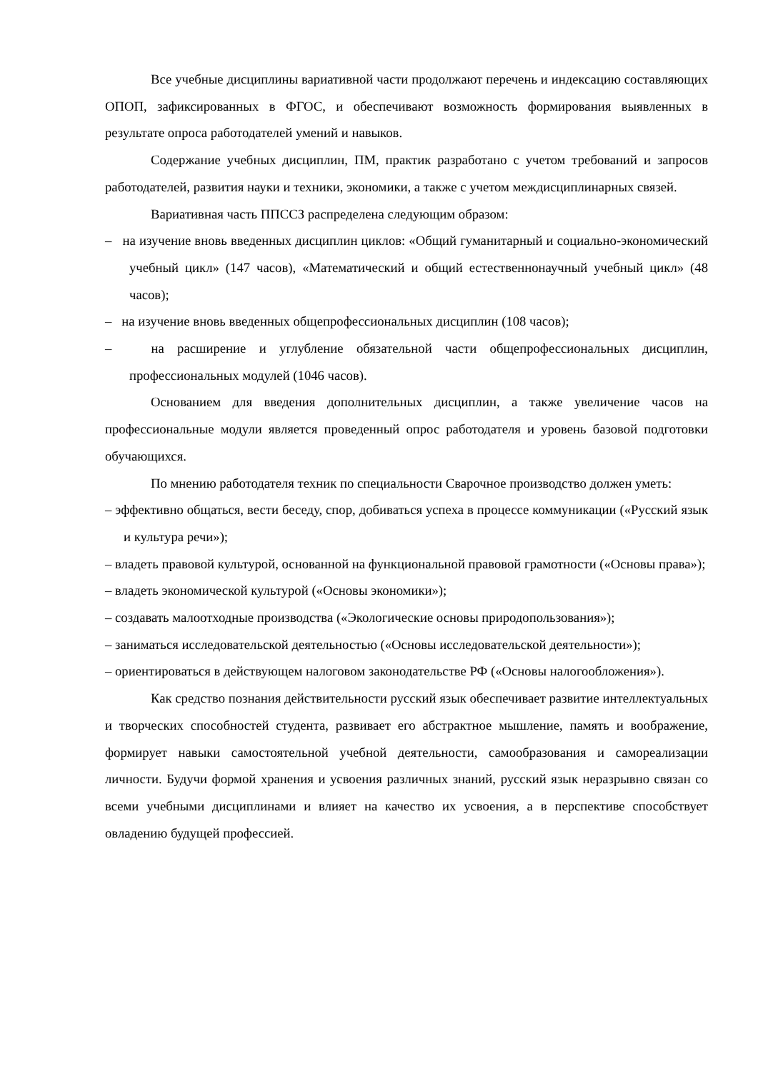Все учебные дисциплины вариативной части продолжают перечень и индексацию составляющих ОПОП, зафиксированных в ФГОС, и обеспечивают возможность формирования выявленных в результате опроса работодателей умений и навыков.
Содержание учебных дисциплин, ПМ, практик разработано с учетом требований и запросов работодателей, развития науки и техники, экономики, а также с учетом междисциплинарных связей.
Вариативная часть ППССЗ распределена следующим образом:
– на изучение вновь введенных дисциплин циклов: «Общий гуманитарный и социально-экономический учебный цикл» (147 часов), «Математический и общий естественнонаучный учебный цикл» (48 часов);
– на изучение вновь введенных общепрофессиональных дисциплин (108 часов);
– на расширение и углубление обязательной части общепрофессиональных дисциплин, профессиональных модулей (1046 часов).
Основанием для введения дополнительных дисциплин, а также увеличение часов на профессиональные модули является проведенный опрос работодателя и уровень базовой подготовки обучающихся.
По мнению работодателя техник по специальности Сварочное производство должен уметь:
– эффективно общаться, вести беседу, спор, добиваться успеха в процессе коммуникации («Русский язык и культура речи»);
– владеть правовой культурой, основанной на функциональной правовой грамотности («Основы права»);
– владеть экономической культурой («Основы экономики»);
– создавать малоотходные производства («Экологические основы природопользования»);
– заниматься исследовательской деятельностью («Основы исследовательской деятельности»);
– ориентироваться в действующем налоговом законодательстве РФ («Основы налогообложения»).
Как средство познания действительности русский язык обеспечивает развитие интеллектуальных и творческих способностей студента, развивает его абстрактное мышление, память и воображение, формирует навыки самостоятельной учебной деятельности, самообразования и самореализации личности. Будучи формой хранения и усвоения различных знаний, русский язык неразрывно связан со всеми учебными дисциплинами и влияет на качество их усвоения, а в перспективе способствует овладению будущей профессией.